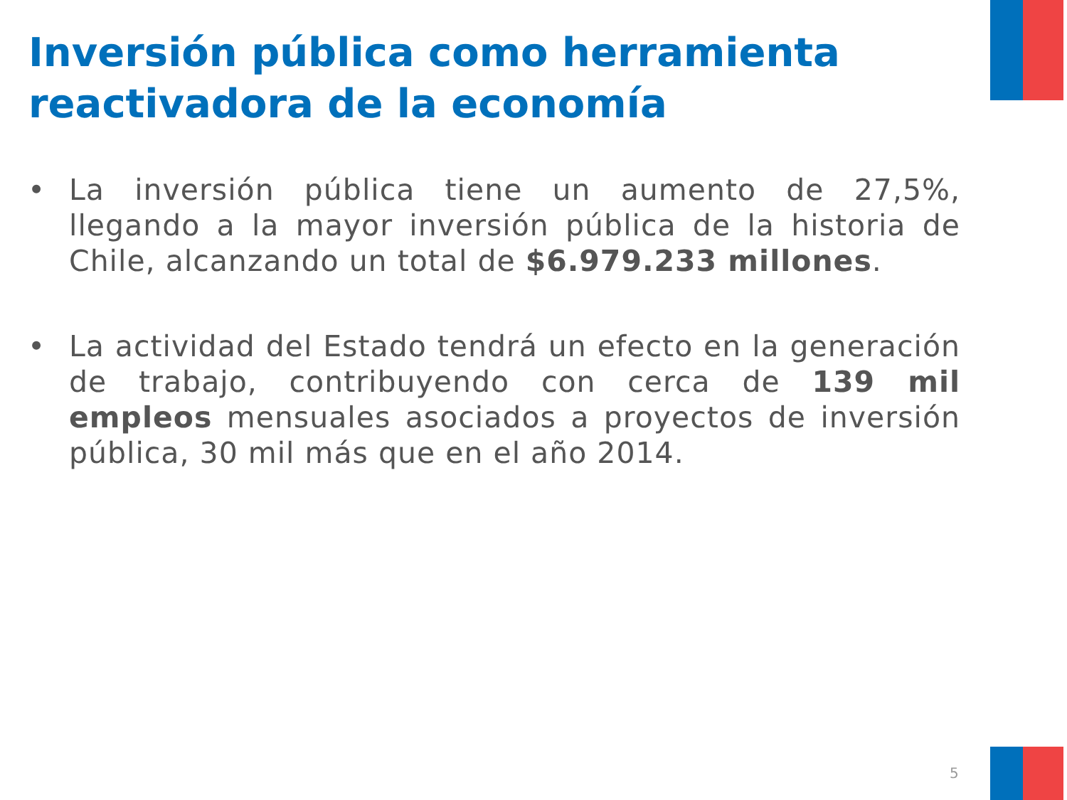Inversión pública como herramienta reactivadora de la economía
• La inversión pública tiene un aumento de 27,5%, llegando a la mayor inversión pública de la historia de Chile, alcanzando un total de $6.979.233 millones.
• La actividad del Estado tendrá un efecto en la generación de trabajo, contribuyendo con cerca de 139 mil empleos mensuales asociados a proyectos de inversión pública, 30 mil más que en el año 2014.
5